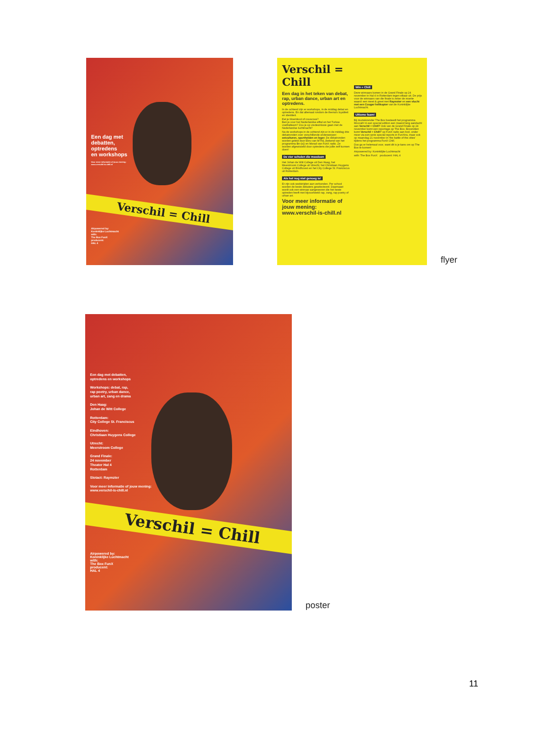Een dag met
debatten,
optredens
en workshops
Voor meer informatie of jouw mening:
www.verschil-is-chill.nl
Verschil = Chill
Airpowered by:
Koninklijke Luchtmacht
with:
The Box FunX
producent:
HAL 4
Verschil = Chill
Een dag in het teken van debat, rap, urban dance, urban art en optredens.
In de ochtend zijn er workshops, in de middag debat en optredens. En dat allemaal rondom de thema's loyaliteit en identiteit.
Eet je bloemkool of couscous?
Ben je voor het Nederlandse elftal en het Turkse voetbalteam? Zou je op vredesmissie gaan met de Nederlandse luchtmacht?
Na de workshops in de ochtend zijn er in de middag drie debatronden over verschillende onderwerpen: eetculturen, sporthelden en leger. De debatronden worden geleid door Ebru van MTNL (bekend van het programma Bn-(s)) en Morad van FunX radio. Ze worden afgewisseld door optredens die jullie zelf kunnen doen!
De vier scholen die meedoen
Het Johan de Witt College uit Den Haag, het Meerstroom College uit Utrecht, het Christiaan Huygens College uit Eindhoven en het City College St. Franciscus uit Rotterdam.
Als het nog niet genoeg is!
Er zijn ook wedstrijden aan verbonden. Per school worden de beste debaters geselecteerd. Daarnaast wordt ook een winnaar aangewezen die het beste optreden heeft met bijvoorbeeld rap, zang, rap poetry of urban art.
Voor meer informatie of jouw mening:
www.verschil-is-chill.nl
Win = Chill
Deze winnaars komen in de Grand Finale op 24 november in Hal 4 in Rotterdam tegen elkaar uit. De prijs voor de winnaars van die finale is zeker de moeite waard: een meet & greet met Raymzter en een vlucht met een Cougar helikopter van de Koninklijke Luchtmacht.
Ultieme faam!
Bij muziekzender The Box besteedt het programma Moccah! in een special edition een maand lang aandacht aan Verschil = Chill? Ook van de Grand Finale op 24 november komt een reportage op The Box. Bovendien komt Verschil = Chill? op FunX radio aan bod, onder meer via een serie special reports in FunXtra, maar ook op maandag 21 november in 'the battle of the cities' tijdens het programma FunX Chill.
Dus ga er helemaal voor, want dit is je kans om op The Box te komen!
Airpowered by: Koninklijke Luchtmacht
with: The Box FunX producent: HAL 4
flyer
Een dag met debatten,
optredens en workshops
Workshops: debat, rap,
rap poetry, urban dance,
urban art, zang en drama
Den Haag:
Johan de Witt College
Rotterdam:
City College St. Franciscus
Eindhoven:
Christiaan Huygens College
Utrecht:
Meerstroom College
Grand Finale:
24 november
Theater Hal 4
Rotterdam
Slotact: Raymzter
Voor meer informatie of jouw mening:
www.verschil-is-chill.nl
Verschil = Chill
Airpowered by:
Koninklijke Luchtmacht
with:
The Box FunX
producent:
HAL 4
poster
11